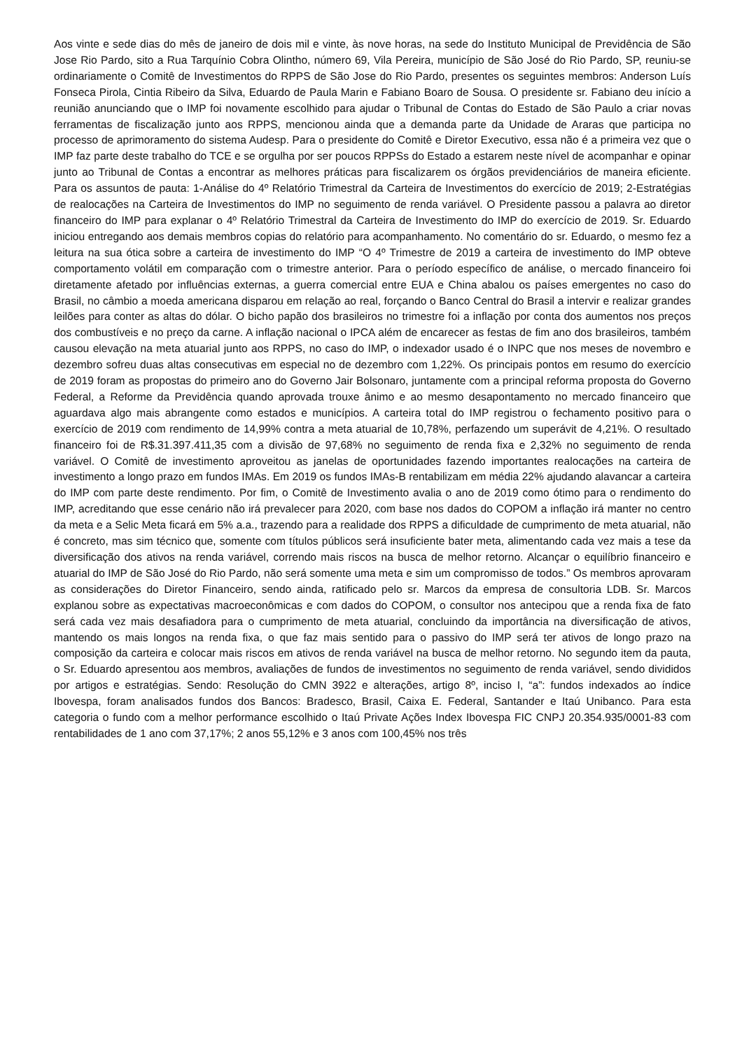Aos vinte e sede dias do mês de janeiro de dois mil e vinte, às nove horas, na sede do Instituto Municipal de Previdência de São Jose Rio Pardo, sito a Rua Tarquínio Cobra Olintho, número 69, Vila Pereira, município de São José do Rio Pardo, SP, reuniu-se ordinariamente o Comitê de Investimentos do RPPS de São Jose do Rio Pardo, presentes os seguintes membros: Anderson Luís Fonseca Pirola, Cintia Ribeiro da Silva, Eduardo de Paula Marin e Fabiano Boaro de Sousa. O presidente sr. Fabiano deu início a reunião anunciando que o IMP foi novamente escolhido para ajudar o Tribunal de Contas do Estado de São Paulo a criar novas ferramentas de fiscalização junto aos RPPS, mencionou ainda que a demanda parte da Unidade de Araras que participa no processo de aprimoramento do sistema Audesp. Para o presidente do Comitê e Diretor Executivo, essa não é a primeira vez que o IMP faz parte deste trabalho do TCE e se orgulha por ser poucos RPPSs do Estado a estarem neste nível de acompanhar e opinar junto ao Tribunal de Contas a encontrar as melhores práticas para fiscalizarem os órgãos previdenciários de maneira eficiente. Para os assuntos de pauta: 1-Análise do 4º Relatório Trimestral da Carteira de Investimentos do exercício de 2019; 2-Estratégias de realocações na Carteira de Investimentos do IMP no seguimento de renda variável. O Presidente passou a palavra ao diretor financeiro do IMP para explanar o 4º Relatório Trimestral da Carteira de Investimento do IMP do exercício de 2019. Sr. Eduardo iniciou entregando aos demais membros copias do relatório para acompanhamento. No comentário do sr. Eduardo, o mesmo fez a leitura na sua ótica sobre a carteira de investimento do IMP “O 4º Trimestre de 2019 a carteira de investimento do IMP obteve comportamento volátil em comparação com o trimestre anterior. Para o período específico de análise, o mercado financeiro foi diretamente afetado por influências externas, a guerra comercial entre EUA e China abalou os países emergentes no caso do Brasil, no câmbio a moeda americana disparou em relação ao real, forçando o Banco Central do Brasil a intervir e realizar grandes leilões para conter as altas do dólar. O bicho papão dos brasileiros no trimestre foi a inflação por conta dos aumentos nos preços dos combustíveis e no preço da carne. A inflação nacional o IPCA além de encarecer as festas de fim ano dos brasileiros, também causou elevação na meta atuarial junto aos RPPS, no caso do IMP, o indexador usado é o INPC que nos meses de novembro e dezembro sofreu duas altas consecutivas em especial no de dezembro com 1,22%. Os principais pontos em resumo do exercício de 2019 foram as propostas do primeiro ano do Governo Jair Bolsonaro, juntamente com a principal reforma proposta do Governo Federal, a Reforme da Previdência quando aprovada trouxe ânimo e ao mesmo desapontamento no mercado financeiro que aguardava algo mais abrangente como estados e municípios. A carteira total do IMP registrou o fechamento positivo para o exercício de 2019 com rendimento de 14,99% contra a meta atuarial de 10,78%, perfazendo um superávit de 4,21%. O resultado financeiro foi de R$.31.397.411,35 com a divisão de 97,68% no seguimento de renda fixa e 2,32% no seguimento de renda variável. O Comitê de investimento aproveitou as janelas de oportunidades fazendo importantes realocações na carteira de investimento a longo prazo em fundos IMAs. Em 2019 os fundos IMAs-B rentabilizam em média 22% ajudando alavancar a carteira do IMP com parte deste rendimento. Por fim, o Comitê de Investimento avalia o ano de 2019 como ótimo para o rendimento do IMP, acreditando que esse cenário não irá prevalecer para 2020, com base nos dados do COPOM a inflação irá manter no centro da meta e a Selic Meta ficará em 5% a.a., trazendo para a realidade dos RPPS a dificuldade de cumprimento de meta atuarial, não é concreto, mas sim técnico que, somente com títulos públicos será insuficiente bater meta, alimentando cada vez mais a tese da diversificação dos ativos na renda variável, correndo mais riscos na busca de melhor retorno. Alcançar o equilíbrio financeiro e atuarial do IMP de São José do Rio Pardo, não será somente uma meta e sim um compromisso de todos.” Os membros aprovaram as considerações do Diretor Financeiro, sendo ainda, ratificado pelo sr. Marcos da empresa de consultoria LDB. Sr. Marcos explanou sobre as expectativas macroeconômicas e com dados do COPOM, o consultor nos antecipou que a renda fixa de fato será cada vez mais desafiadora para o cumprimento de meta atuarial, concluindo da importância na diversificação de ativos, mantendo os mais longos na renda fixa, o que faz mais sentido para o passivo do IMP será ter ativos de longo prazo na composição da carteira e colocar mais riscos em ativos de renda variável na busca de melhor retorno. No segundo item da pauta, o Sr. Eduardo apresentou aos membros, avaliações de fundos de investimentos no seguimento de renda variável, sendo divididos por artigos e estratégias. Sendo: Resolução do CMN 3922 e alterações, artigo 8º, inciso I, “a”: fundos indexados ao índice Ibovespa, foram analisados fundos dos Bancos: Bradesco, Brasil, Caixa E. Federal, Santander e Itaú Unibanco. Para esta categoria o fundo com a melhor performance escolhido o Itaú Private Ações Index Ibovespa FIC CNPJ 20.354.935/0001-83 com rentabilidades de 1 ano com 37,17%; 2 anos 55,12% e 3 anos com 100,45% nos três